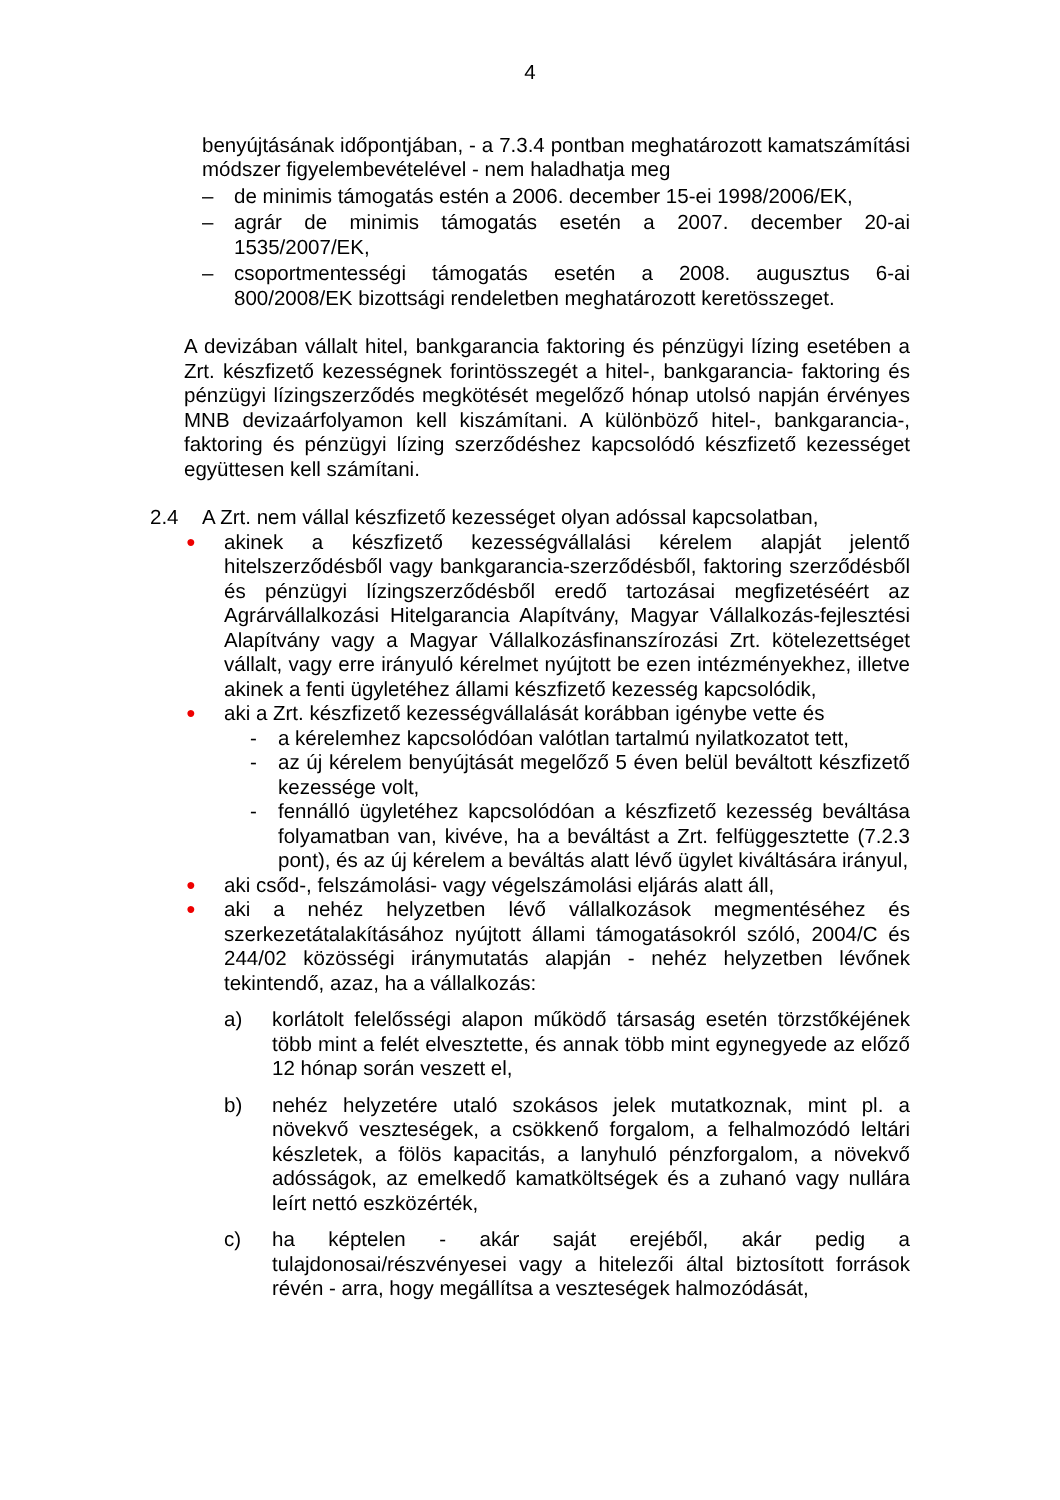4
benyújtásának időpontjában, - a 7.3.4 pontban meghatározott kamatszámítási módszer figyelembevételével - nem haladhatja meg
– de minimis támogatás estén a 2006. december 15-ei 1998/2006/EK,
– agrár de minimis támogatás esetén a 2007. december 20-ai 1535/2007/EK,
– csoportmentességi támogatás esetén a 2008. augusztus 6-ai 800/2008/EK bizottsági rendeletben meghatározott keretösszeget.
A devizában vállalt hitel, bankgarancia faktoring és pénzügyi lízing esetében a Zrt. készfizető kezességnek forintösszegét a hitel-, bankgarancia- faktoring és pénzügyi lízingszerződés megkötését megelőző hónap utolsó napján érvényes MNB devizaárfolyamon kell kiszámítani. A különböző hitel-, bankgarancia-, faktoring és pénzügyi lízing szerződéshez kapcsolódó készfizető kezességet együttesen kell számítani.
2.4 A Zrt. nem vállal készfizető kezességet olyan adóssal kapcsolatban,
● akinek a készfizető kezességvállalási kérelem alapját jelentő hitelszerződésből vagy bankgarancia-szerződésből, faktoring szerződésből és pénzügyi lízingszerződésből eredő tartozásai megfizetéséért az Agrárvállalkozási Hitelgarancia Alapítvány, Magyar Vállalkozás-fejlesztési Alapítvány vagy a Magyar Vállalkozásfinanszírozási Zrt. kötelezettséget vállalt, vagy erre irányuló kérelmet nyújtott be ezen intézményekhez, illetve akinek a fenti ügyletéhez állami készfizető kezesség kapcsolódik,
● aki a Zrt. készfizető kezességvállalását korábban igénybe vette és
- a kérelemhez kapcsolódóan valótlan tartalmú nyilatkozatot tett,
- az új kérelem benyújtását megelőző 5 éven belül beváltott készfizető kezessége volt,
- fennálló ügyletéhez kapcsolódóan a készfizető kezesség beváltása folyamatban van, kivéve, ha a beváltást a Zrt. felfüggesztette (7.2.3 pont), és az új kérelem a beváltás alatt lévő ügylet kiváltására irányul,
● aki csőd-, felszámolási- vagy végelszámolási eljárás alatt áll,
● aki a nehéz helyzetben lévő vállalkozások megmentéséhez és szerkezetátalakításához nyújtott állami támogatásokról szóló, 2004/C és 244/02 közösségi iránymutatás alapján - nehéz helyzetben lévőnek tekintendő, azaz, ha a vállalkozás:
a) korlátolt felelősségi alapon működő társaság esetén törzstőkéjének több mint a felét elvesztette, és annak több mint egynegyede az előző 12 hónap során veszett el,
b) nehéz helyzetére utaló szokásos jelek mutatkoznak, mint pl. a növekvő veszteségek, a csökkenő forgalom, a felhalmozódó leltári készletek, a fölös kapacitás, a lanyhuló pénzforgalom, a növekvő adósságok, az emelkedő kamatköltségek és a zuhanó vagy nullára leírt nettó eszközérték,
c) ha képtelen - akár saját erejéből, akár pedig a tulajdonosai/részvényesei vagy a hitelezői által biztosított források révén - arra, hogy megállítsa a veszteségek halmozódását,